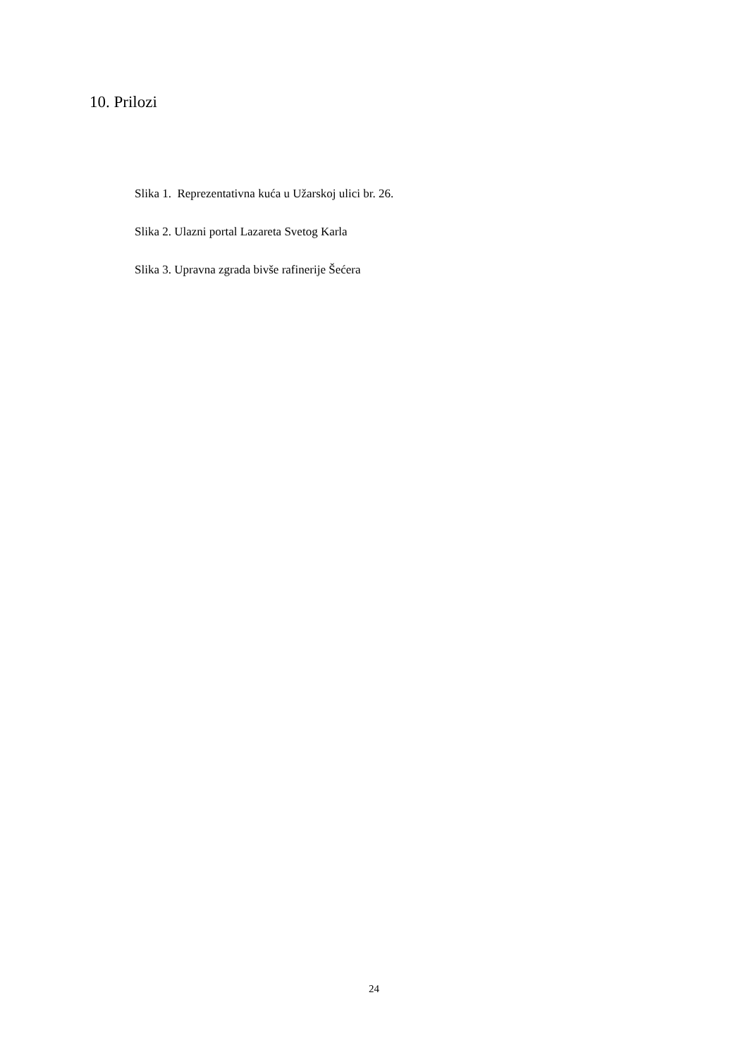10. Prilozi
Slika 1. Reprezentativna kuća u Užarskoj ulici br. 26.
Slika 2. Ulazni portal Lazareta Svetog Karla
Slika 3. Upravna zgrada bivše rafinerije Šećera
24